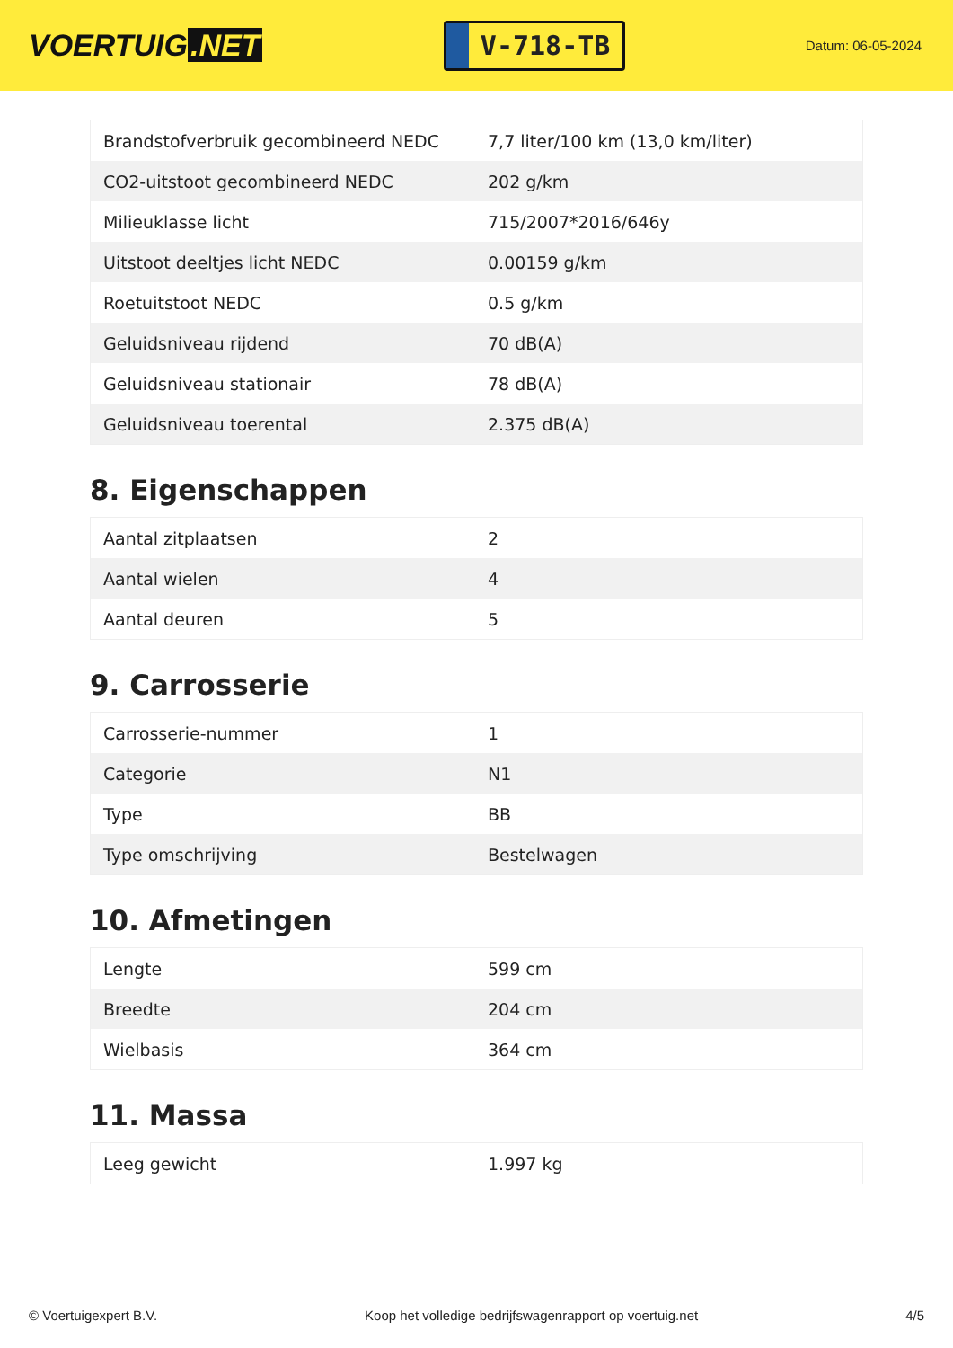VOERTUIG.NET
V-718-TB
Datum: 06-05-2024
| Brandstofverbruik gecombineerd NEDC | 7,7 liter/100 km (13,0 km/liter) |
| CO2-uitstoot gecombineerd NEDC | 202 g/km |
| Milieuklasse licht | 715/2007*2016/646y |
| Uitstoot deeltjes licht NEDC | 0.00159 g/km |
| Roetuitstoot NEDC | 0.5 g/km |
| Geluidsniveau rijdend | 70 dB(A) |
| Geluidsniveau stationair | 78 dB(A) |
| Geluidsniveau toerental | 2.375 dB(A) |
8. Eigenschappen
| Aantal zitplaatsen | 2 |
| Aantal wielen | 4 |
| Aantal deuren | 5 |
9. Carrosserie
| Carrosserie-nummer | 1 |
| Categorie | N1 |
| Type | BB |
| Type omschrijving | Bestelwagen |
10. Afmetingen
| Lengte | 599 cm |
| Breedte | 204 cm |
| Wielbasis | 364 cm |
11. Massa
| Leeg gewicht | 1.997 kg |
© Voertuigexpert B.V. Koop het volledige bedrijfswagenrapport op voertuig.net 4/5